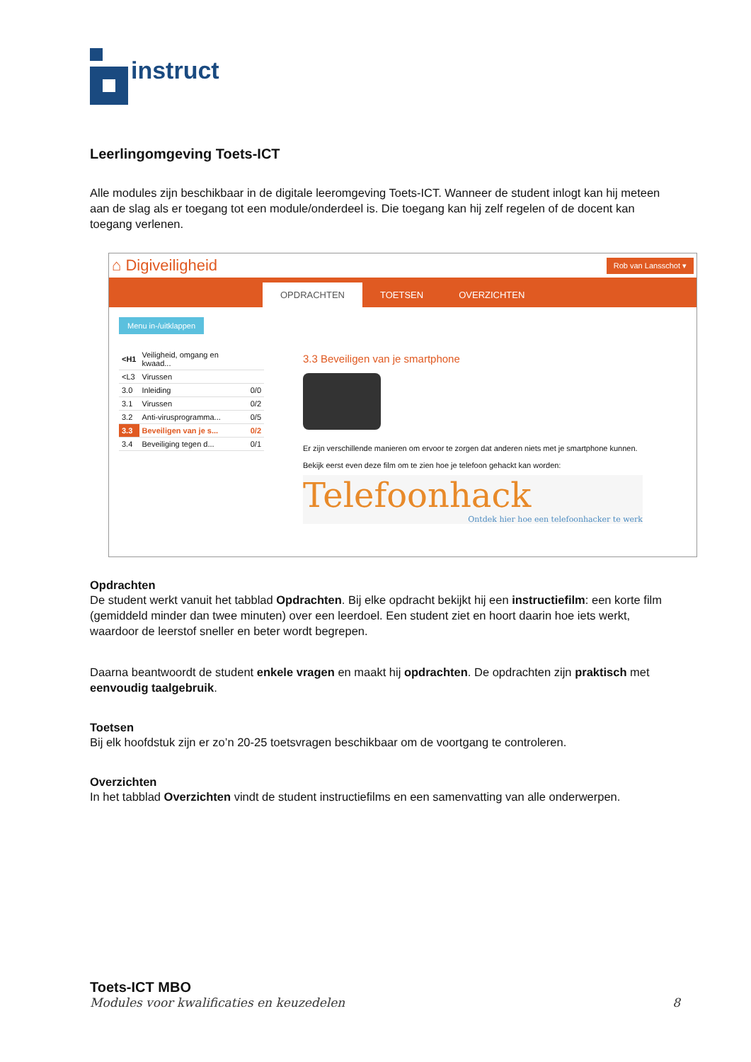instruct
Leerlingomgeving Toets-ICT
Alle modules zijn beschikbaar in de digitale leeromgeving Toets-ICT. Wanneer de student inlogt kan hij meteen aan de slag als er toegang tot een module/onderdeel is. Die toegang kan hij zelf regelen of de docent kan toegang verlenen.
⌂ Digiveiligheid Rob van Lansschot ▾
OPDRACHTEN
TOETSEN
OVERZICHTEN
Menu in-/uitklappen
| <H1 | Veiligheid, omgang en kwaad... | |
| <L3 | Virussen | |
| 3.0 | Inleiding | 0/0 |
| 3.1 | Virussen | 0/2 |
| 3.2 | Anti-virusprogramma... | 0/5 |
| 3.3 | Beveiligen van je s... | 0/2 |
| 3.4 | Beveiliging tegen d... | 0/1 |
3.3 Beveiligen van je smartphone
Er zijn verschillende manieren om ervoor te zorgen dat anderen niets met je smartphone kunnen.
Bekijk eerst even deze film om te zien hoe je telefoon gehackt kan worden:
Telefoonhack
Ontdek hier hoe een telefoonhacker te werk
Opdrachten
De student werkt vanuit het tabblad Opdrachten. Bij elke opdracht bekijkt hij een instructiefilm: een korte film (gemiddeld minder dan twee minuten) over een leerdoel. Een student ziet en hoort daarin hoe iets werkt, waardoor de leerstof sneller en beter wordt begrepen.
Daarna beantwoordt de student enkele vragen en maakt hij opdrachten. De opdrachten zijn praktisch met eenvoudig taalgebruik.
Toetsen
Bij elk hoofdstuk zijn er zo’n 20-25 toetsvragen beschikbaar om de voortgang te controleren.
Overzichten
In het tabblad Overzichten vindt de student instructiefilms en een samenvatting van alle onderwerpen.
Toets-ICT MBO
Modules voor kwalificaties en keuzedelen 8